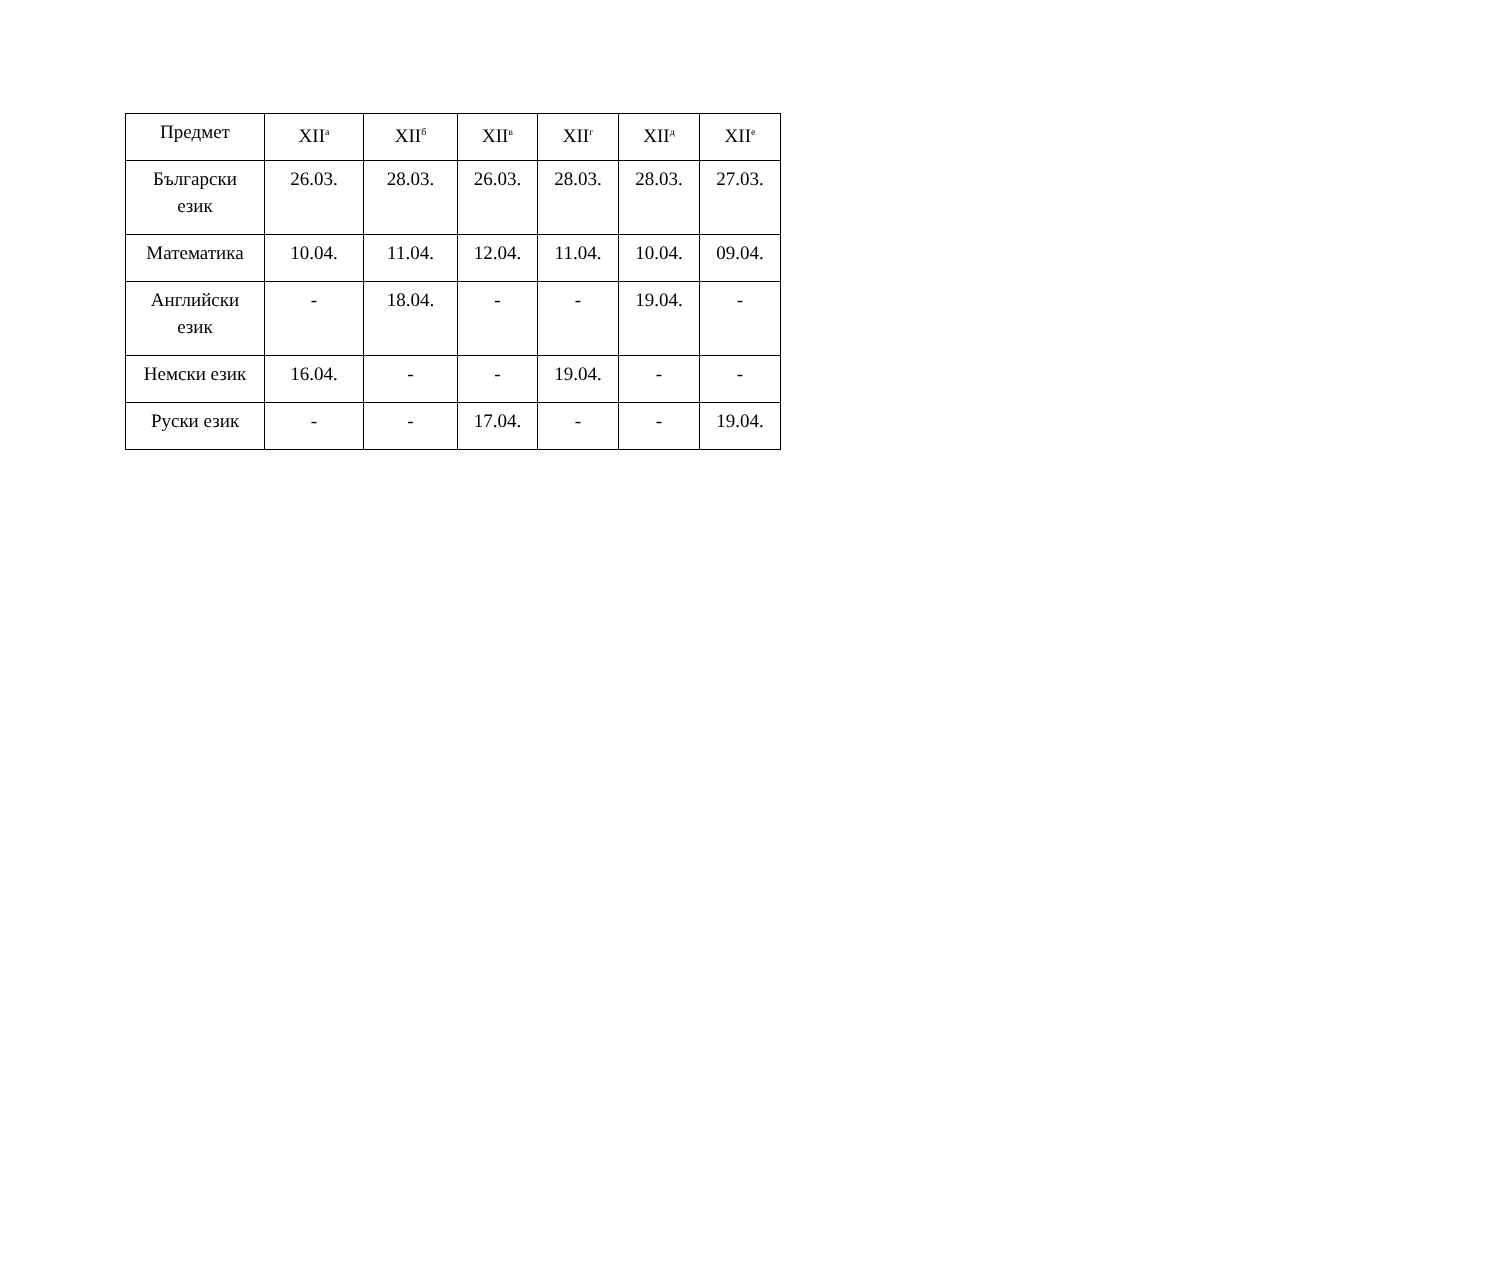| Предмет | XII<sup>а</sup> | XII<sup>б</sup> | XII<sup>в</sup> | XII<sup>г</sup> | XII<sup>д</sup> | XII<sup>е</sup> |
| --- | --- | --- | --- | --- | --- | --- |
| Български език | 26.03. | 28.03. | 26.03. | 28.03. | 28.03. | 27.03. |
| Математика | 10.04. | 11.04. | 12.04. | 11.04. | 10.04. | 09.04. |
| Английски език | - | 18.04. | - | - | 19.04. | - |
| Немски език | 16.04. | - | - | 19.04. | - | - |
| Руски език | - | - | 17.04. | - | - | 19.04. |